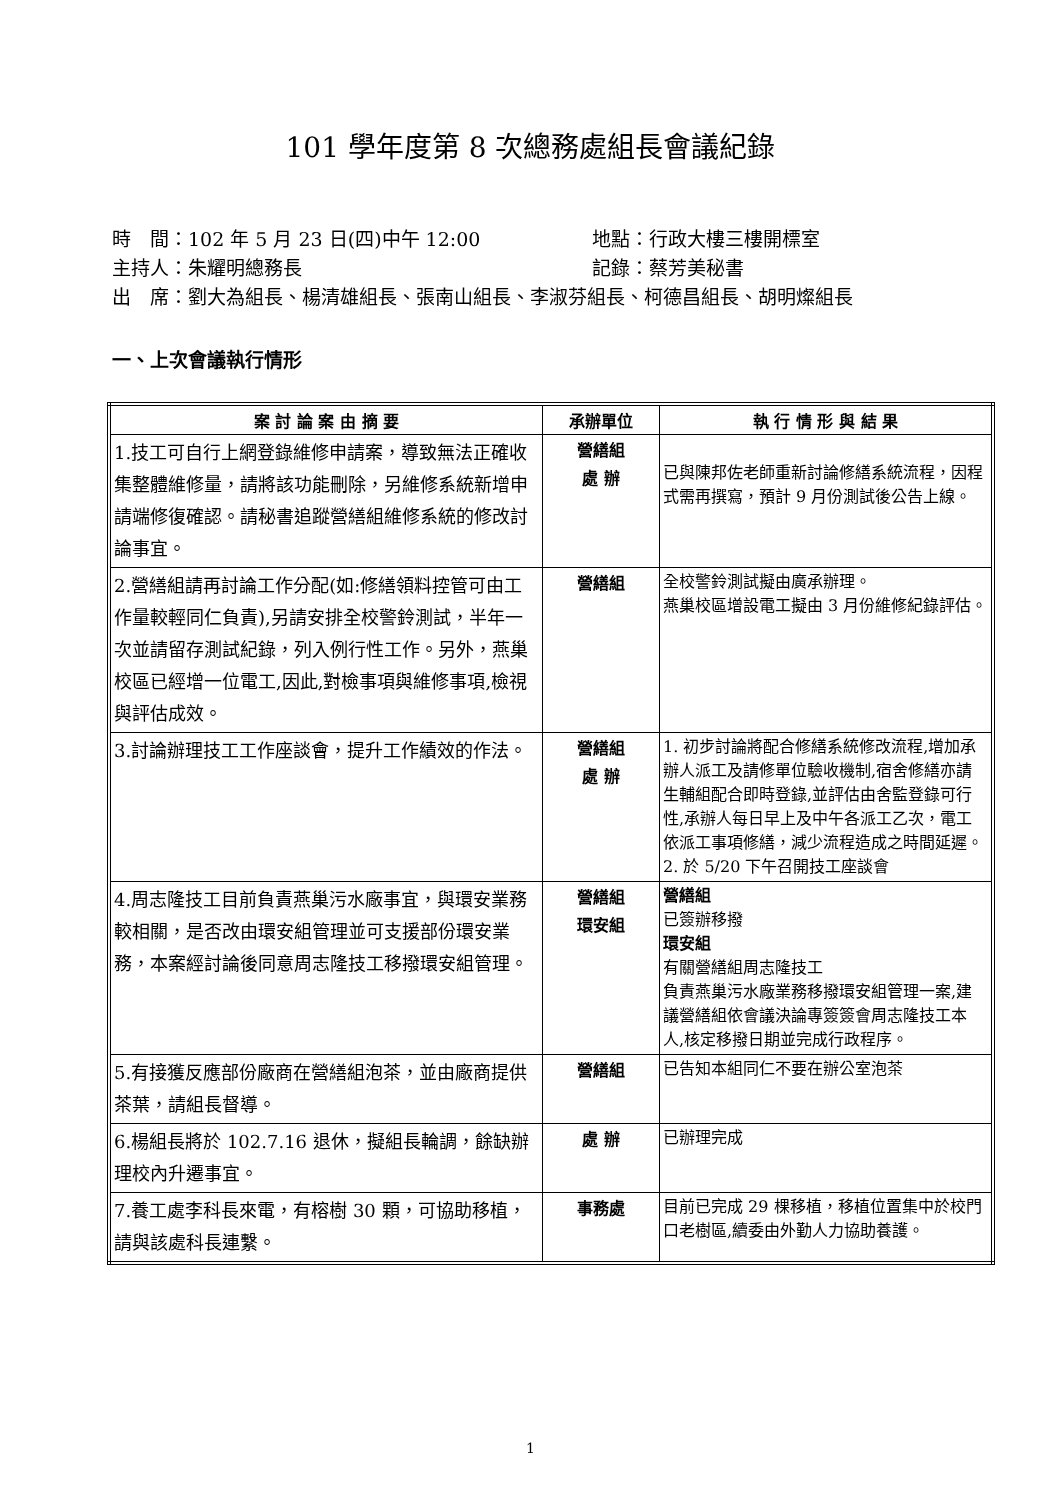101 學年度第 8 次總務處組長會議紀錄
時　間：102 年 5 月 23 日(四)中午 12:00 地點：行政大樓三樓開標室
主持人：朱耀明總務長 記錄：蔡芳美秘書
出　席：劉大為組長、楊清雄組長、張南山組長、李淑芬組長、柯德昌組長、胡明燦組長
一、上次會議執行情形
| 案 討 論 案 由 摘 要 | 承辦單位 | 執 行 情 形 與 結 果 |
| --- | --- | --- |
| 1.技工可自行上網登錄維修申請案，導致無法正確收集整體維修量，請將該功能刪除，另維修系統新增申請端修復確認。請秘書追蹤營繕組維修系統的修改討論事宜。 | 營繕組 處 辦 | 已與陳邦佐老師重新討論修繕系統流程，因程式需再撰寫，預計 9 月份測試後公告上線。 |
| 2.營繕組請再討論工作分配(如:修繕領料控管可由工作量較輕同仁負責),另請安排全校警鈴測試，半年一次並請留存測試紀錄，列入例行性工作。另外，燕巢校區已經增一位電工,因此,對檢事項與維修事項,檢視與評估成效。 | 營繕組 | 全校警鈴測試擬由廣承辦理。 燕巢校區增設電工擬由 3 月份維修紀錄評估。 |
| 3.討論辦理技工工作座談會，提升工作績效的作法。 | 營繕組 處 辦 | 1. 初步討論將配合修繕系統修改流程,增加承辦人派工及請修單位驗收機制,宿舍修繕亦請生輔組配合即時登錄,並評估由舍監登錄可行性,承辦人每日早上及中午各派工乙次，電工依派工事項修繕，減少流程造成之時間延遲。 2. 於 5/20 下午召開技工座談會 |
| 4.周志隆技工目前負責燕巢污水廠事宜，與環安業務較相關，是否改由環安組管理並可支援部份環安業務，本案經討論後同意周志隆技工移撥環安組管理。 | 營繕組 環安組 | 營繕組 已簽辦移撥 環安組 有關營繕組周志隆技工 負責燕巢污水廠業務移撥環安組管理一案,建議營繕組依會議決論專簽簽會周志隆技工本人,核定移撥日期並完成行政程序。 |
| 5.有接獲反應部份廠商在營繕組泡茶，並由廠商提供茶葉，請組長督導。 | 營繕組 | 已告知本組同仁不要在辦公室泡茶 |
| 6.楊組長將於 102.7.16 退休，擬組長輪調，餘缺辦理校內升遷事宜。 | 處 辦 | 已辦理完成 |
| 7.養工處李科長來電，有榕樹 30 顆，可協助移植，請與該處科長連繫。 | 事務處 | 目前已完成 29 棵移植，移植位置集中於校門口老樹區,續委由外勤人力協助養護。 |
1